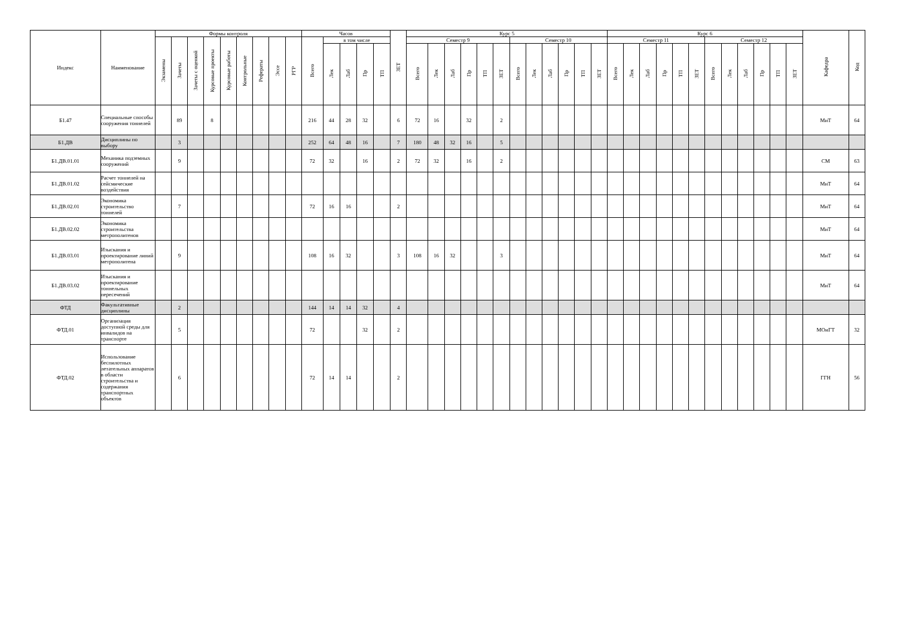| Индекс | Наименование | Формы контроля | | | | | | | | | Часов | | | | | ЗЕТ | Курс 5 | | | | | | | | | | | | Курс 6 | | | | | | | | | | | | Кафедра | Код |
| --- | --- | --- | --- | --- | --- | --- | --- | --- | --- | --- | --- | --- | --- | --- | --- | --- | --- | --- | --- | --- | --- | --- | --- | --- | --- | --- | --- | --- | --- | --- | --- | --- | --- | --- | --- | --- | --- | --- | --- | --- | --- | --- |
| | | Экзамены | Зачеты | Зачеты с оценкой | Курсовые проекты | Курсовые работы | Контрольные | Рефераты | Эссе | РГР | Всего | в том числе | | | | | Семестр 9 | | | | | | Семестр 10 | | | | | | Семестр 11 | | | | | | Семестр 12 | | | | | | | |
| | | | | | | | | | | | | Лек | Лаб | Пр | ТП | | Всего | Лек | Лаб | Пр | ТП | ЗЕТ | Всего | Лек | Лаб | Пр | ТП | ЗЕТ | Всего | Лек | Лаб | Пр | ТП | ЗЕТ | Всего | Лек | Лаб | Пр | ТП | ЗЕТ | | |
| Б1.47 | Специальные способы сооружения тоннелей | | 89 | | 8 | | | | | | 216 | 44 | 28 | 32 | | 6 | 72 | 16 | | 32 | | 2 | | | | | | | | | | | | | | | | | | | МиТ | 64 |
| Б1.ДВ | Дисциплины по выбору | | 3 | | | | | | | | 252 | 64 | 48 | 16 | | 7 | 180 | 48 | 32 | 16 | | 5 | | | | | | | | | | | | | | | | | | | | |
| Б1.ДВ.01.01 | Механика подземных сооружений | | 9 | | | | | | | | 72 | 32 | | 16 | | 2 | 72 | 32 | | 16 | | 2 | | | | | | | | | | | | | | | | | | | СМ | 63 |
| Б1.ДВ.01.02 | Расчет тоннелей на сейсмические воздействия | | | | | | | | | | | | | | | | | | | | | | | | | | | | | | | | | | | | | | | | МиТ | 64 |
| Б1.ДВ.02.01 | Экономика строительство тоннелей | | 7 | | | | | | | | 72 | 16 | 16 | | | 2 | | | | | | | | | | | | | | | | | | | | | | | | | МиТ | 64 |
| Б1.ДВ.02.02 | Экономика строительства метрополитенов | | | | | | | | | | | | | | | | | | | | | | | | | | | | | | | | | | | | | | | | МиТ | 64 |
| Б1.ДВ.03.01 | Изыскания и проектирование линий метрополитена | | 9 | | | | | | | | 108 | 16 | 32 | | | 3 | 108 | 16 | 32 | | | 3 | | | | | | | | | | | | | | | | | | | МиТ | 64 |
| Б1.ДВ.03.02 | Изыскания и проектирование тоннельных пересечений | | | | | | | | | | | | | | | | | | | | | | | | | | | | | | | | | | | | | | | | МиТ | 64 |
| ФТД | Факультативные дисциплины | | 2 | | | | | | | | 144 | 14 | 14 | 32 | | 4 | | | | | | | | | | | | | | | | | | | | | | | | | | |
| ФТД.01 | Организация доступной среды для инвалидов на транспорте | | 5 | | | | | | | | 72 | | | 32 | | 2 | | | | | | | | | | | | | | | | | | | | | | | | | МОиГТ | 32 |
| ФТД.02 | Использование беспилотных летательных аппаратов в области строительства и содержания транспортных объектов | | 6 | | | | | | | | 72 | 14 | 14 | | | 2 | | | | | | | | | | | | | | | | | | | | | | | | | ГГН | 56 |